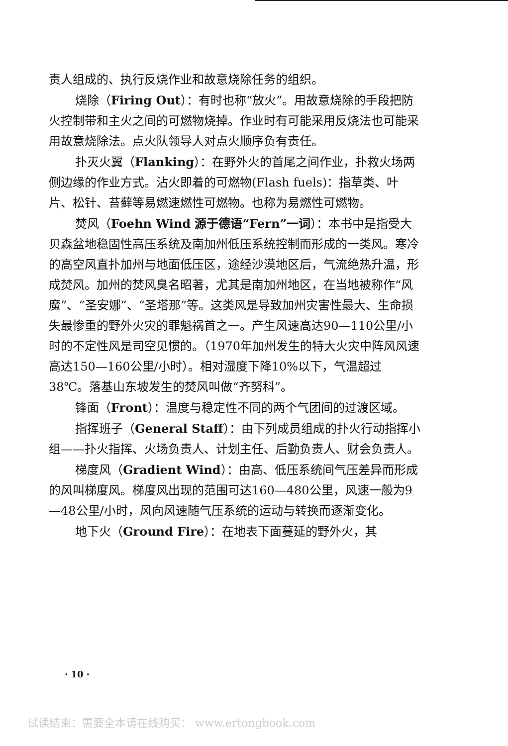责人组成的、执行反烧作业和故意烧除任务的组织。
烧除（Firing Out）：有时也称“放火”。用故意烧除的手段把防火控制带和主火之间的可燃物烧掉。作业时有可能采用反烧法也可能采用故意烧除法。点火队领导人对点火顺序负有责任。
扑灭火翼（Flanking）：在野外火的首尾之间作业，扑救火场两侧边缘的作业方式。沾火即着的可燃物(Flash fuels)：指草类、叶片、松针、苔藓等易燃速燃性可燃物。也称为易燃性可燃物。
焚风（Foehn Wind 源于德语“Fern”一词）：本书中是指受大贝森盆地稳固性高压系统及南加州低压系统控制而形成的一类风。寒冷的高空风直扑加州与地面低压区，途经沙漠地区后，气流绝热升温，形成焚风。加州的焚风臭名昭著，尤其是南加州地区，在当地被称作“风魔”、“圣安娜”、“圣塔那”等。这类风是导致加州灾害性最大、生命损失最惨重的野外火灾的罪魁祸首之一。产生风速高达90—110公里/小时的不定性风是司空见惯的。（1970年加州发生的特大火灾中阵风风速高达150—160公里/小时）。相对湿度下降10%以下，气温超过38℃。落基山东坡发生的焚风叫做“齐努科”。
锋面（Front）：温度与稳定性不同的两个气团间的过渡区域。
指挥班子（General Staff）：由下列成员组成的扑火行动指挥小组——扑火指挥、火场负责人、计划主任、后勤负责人、财会负责人。
梯度风（Gradient Wind）：由高、低压系统间气压差异而形成的风叫梯度风。梯度风出现的范围可达160—480公里，风速一般为9—48公里/小时，风向风速随气压系统的运动与转换而逐渐变化。
地下火（Ground Fire）：在地表下面蔓延的野外火，其
· 10 ·
试读结束：需要全本请在线购买： www.ertongbook.com